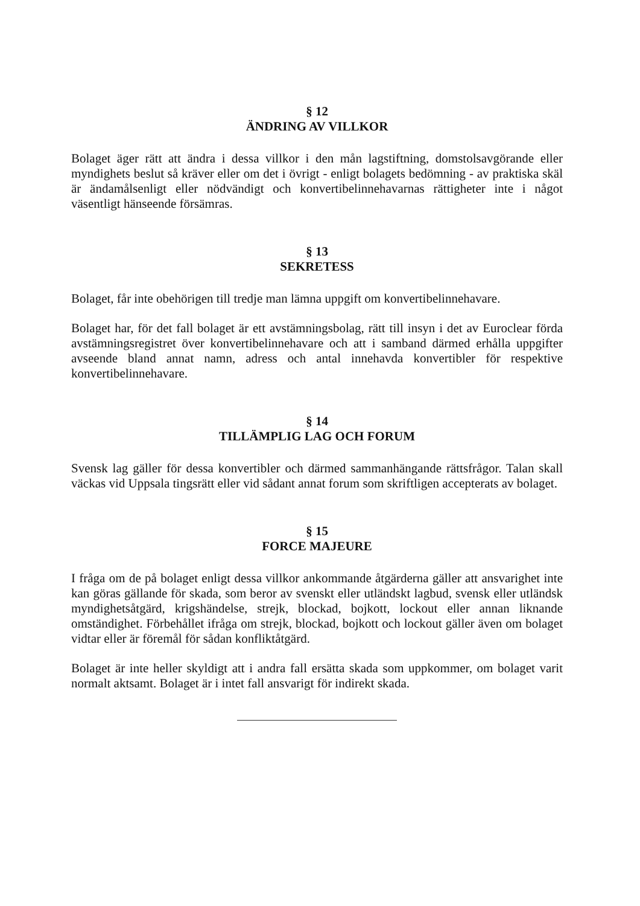§ 12
ÄNDRING AV VILLKOR
Bolaget äger rätt att ändra i dessa villkor i den mån lagstiftning, domstolsavgörande eller myndighets beslut så kräver eller om det i övrigt - enligt bolagets bedömning - av praktiska skäl är ändamålsenligt eller nödvändigt och konvertibelinnehavarnas rättigheter inte i något väsentligt hänseende försämras.
§ 13
SEKRETESS
Bolaget, får inte obehörigen till tredje man lämna uppgift om konvertibelinnehavare.
Bolaget har, för det fall bolaget är ett avstämningsbolag, rätt till insyn i det av Euroclear förda avstämningsregistret över konvertibelinnehavare och att i samband därmed erhålla uppgifter avseende bland annat namn, adress och antal innehavda konvertibler för respektive konvertibelinnehavare.
§ 14
TILLÄMPLIG LAG OCH FORUM
Svensk lag gäller för dessa konvertibler och därmed sammanhängande rättsfrågor. Talan skall väckas vid Uppsala tingsrätt eller vid sådant annat forum som skriftligen accepterats av bolaget.
§ 15
FORCE MAJEURE
I fråga om de på bolaget enligt dessa villkor ankommande åtgärderna gäller att ansvarighet inte kan göras gällande för skada, som beror av svenskt eller utländskt lagbud, svensk eller utländsk myndighetsåtgärd, krigshändelse, strejk, blockad, bojkott, lockout eller annan liknande omständighet. Förbehållet ifråga om strejk, blockad, bojkott och lockout gäller även om bolaget vidtar eller är föremål för sådan konfliktåtgärd.
Bolaget är inte heller skyldigt att i andra fall ersätta skada som uppkommer, om bolaget varit normalt aktsamt. Bolaget är i intet fall ansvarigt för indirekt skada.